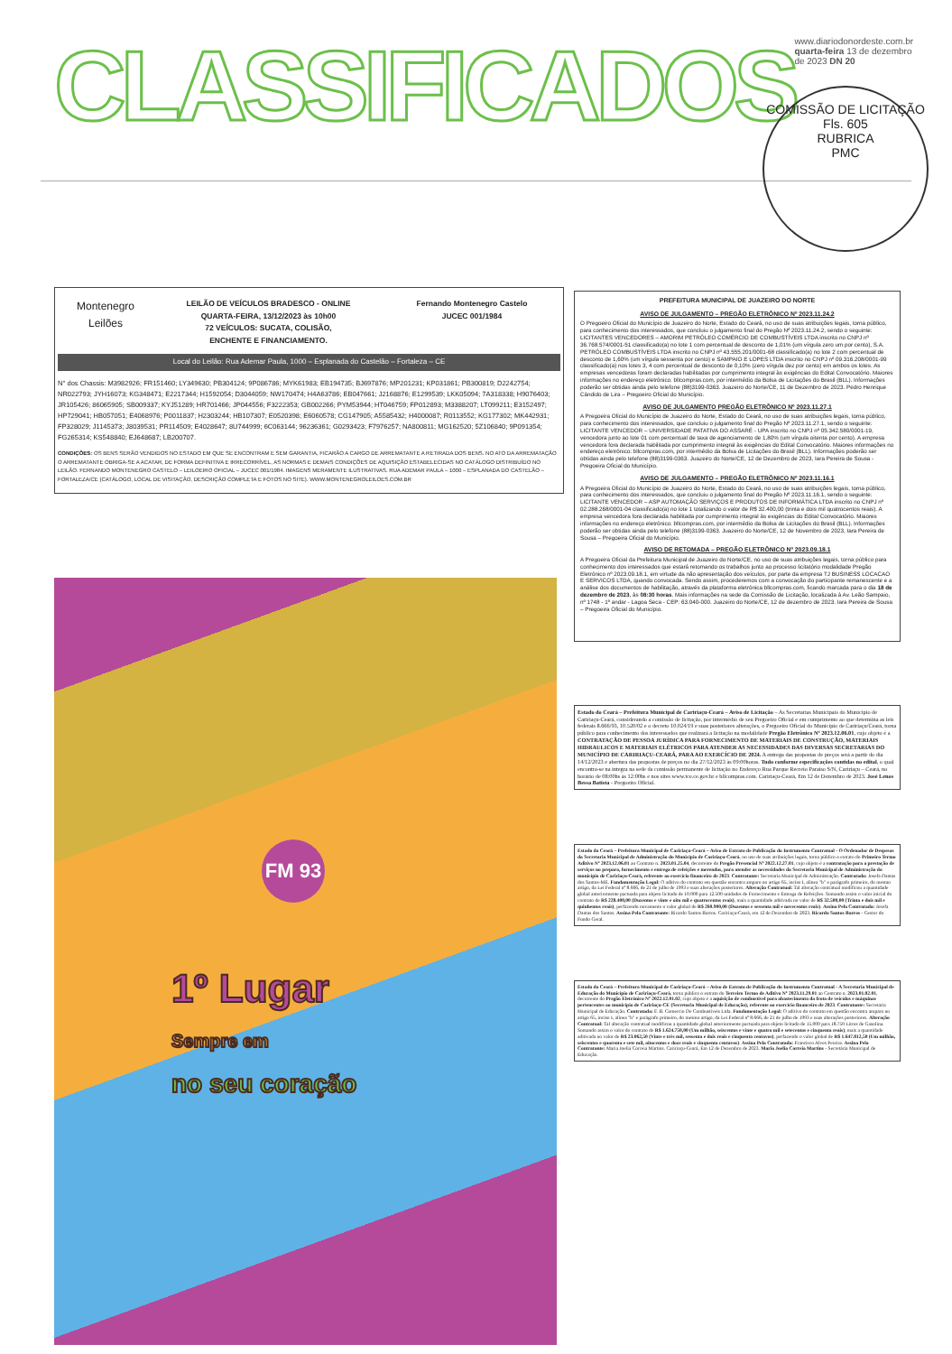CLASSIFICADOS
www.diariodonordeste.com.br quarta-feira 13 de dezembro de 2023 DN 20
COMISSÃO DE LICITAÇÃO
Fls. 605
RUBRICA
PMC
Montenegro
Leilões
LEILÃO DE VEÍCULOS BRADESCO - ONLINE
QUARTA-FEIRA, 13/12/2023 às 10h00
72 VEÍCULOS: SUCATA, COLISÃO,
ENCHENTE E FINANCIAMENTO.
Fernando Montenegro Castelo
JUCEC 001/1984
Local do Leilão: Rua Ademar Paula, 1000 – Esplanada do Castelão – Fortaleza – CE
N° dos Chassis: M3982926; FR151460; LY349630; PB304124; 9P086786; MYK61983; EB194735; BJ697876; MP201231; KP031861; PB300819; D2242754; NR022793; JYH16073; KG348471; E2217344; H1592054; D3044059; NW170474; H4A63786; EB047661; J2168876; E1299539; LKK05094; 7A318338; H9076403; JR105426; 86065905; SB009337; KYJ51289; HR701466; JP044556; F3222353; GB002266; PYM53944; HT046759; FP012893; M3388207; LT099211; E3152497; HP729041; HB057051; E4068976; P0011837; H2303244; HB107307; E0520398; E6060578; CG147905; A5585432; H4000087; R0113552; KG177302; MK442931; FP328029; J1145373; J8039531; PR114509; E4028647; 8U744999; 6C063144; 96236361; G0293423; F7976257; NA800811; MG162520; 5Z106840; 9P091354; FG265314; KS548840; EJ648687; LB200707.
CONDIÇÕES: OS BENS SERÃO VENDIDOS NO ESTADO EM QUE SE ENCONTRAM E SEM GARANTIA, FICARÃO A CARGO DE ARREMATANTE A RETIRADA DOS BENS. NO ATO DA ARREMATAÇÃO O ARREMATANTE OBRIGA-SE A ACATAR, DE FORMA DEFINITIVA E IRRECORRÍVEL, AS NORMAS E DEMAIS CONDIÇÕES DE AQUISIÇÃO ESTABELECIDAS NO CATÁLOGO DISTRIBUÍDO NO LEILÃO. FERNANDO MONTENEGRO CASTELO – LEILOEIRO OFICIAL – JUCEC 001/1984. IMAGENS MERAMENTE ILUSTRATIVAS. RUA ADEMAR PAULA – 1000 – ESPLANADA DO CASTELÃO – FORTALEZA/CE (CATÁLOGO, LOCAL DE VISITAÇÃO, DESCRIÇÃO COMPLETA E FOTOS NO SITE). WWW.MONTENEGROLEILOES.COM.BR
FM 93
1º Lugar
Sempre em
no seu coração
PREFEITURA MUNICIPAL DE JUAZEIRO DO NORTE
AVISO DE JULGAMENTO – PREGÃO ELETRÔNICO Nº 2023.11.24.2
O Pregoeiro Oficial do Município de Juazeiro do Norte, Estado do Ceará, no uso de suas atribuições legais, torna público, para conhecimento dos interessados, que concluiu o julgamento final do Pregão Nº 2023.11.24.2, sendo o seguinte: LICITANTES VENCEDORES – AMORIM PETRÓLEO COMÉRCIO DE COMBUSTÍVEIS LTDA inscrito no CNPJ nº 36.768.574/0001-51 classificado(a) no lote 1 com percentual de desconto de 1,01% (um vírgula zero um por cento), S.A. PETRÓLEO COMBUSTÍVEIS LTDA inscrito no CNPJ nº 43.555.201/0001-68 classificado(a) no lote 2 com percentual de desconto de 1,60% (um vírgula sessenta por cento) e SAMPAIO E LOPES LTDA inscrito no CNPJ nº 09.316.208/0001-99 classificado(a) nos lotes 3, 4 com percentual de desconto de 0,10% (zero vírgula dez por cento) em ambos os lotes. As empresas vencedoras foram declaradas habilitadas por cumprimento integral às exigências do Edital Convocatório. Maiores informações no endereço eletrônico: bllcompras.com, por intermédio da Bolsa de Licitações do Brasil (BLL). Informações poderão ser obtidas ainda pelo telefone (88)3199-0363. Juazeiro do Norte/CE, 11 de Dezembro de 2023. Pedro Henrique Cândido de Lira – Pregoeiro Oficial do Município.
AVISO DE JULGAMENTO PREGÃO ELETRÔNICO Nº 2023.11.27.1
A Pregoeira Oficial do Município de Juazeiro do Norte, Estado do Ceará, no uso de suas atribuições legais, torna público, para conhecimento dos interessados, que concluiu o julgamento final do Pregão Nº 2023.11.27.1, sendo o seguinte: LICITANTE VENCEDOR – UNIVERSIDADE PATATIVA DO ASSARÉ - UPA inscrito no CNPJ nº 05.342.580/0001-19, vencedora junto ao lote 01 com percentual de taxa de agenciamento de 1,80% (um vírgula oitenta por cento). A empresa vencedora fora declarada habilitada por cumprimento integral às exigências do Edital Convocatório. Maiores informações no endereço eletrônico: bllcompras.com, por intermédio da Bolsa de Licitações do Brasil (BLL). Informações poderão ser obtidas ainda pelo telefone (88)3199-0363. Juazeiro do Norte/CE, 12 de Dezembro de 2023, Iara Pereira de Sousa - Pregoeira Oficial do Município.
AVISO DE JULGAMENTO – PREGÃO ELETRÔNICO Nº 2023.11.16.1
A Pregoeira Oficial do Município de Juazeiro do Norte, Estado do Ceará, no uso de suas atribuições legais, torna público, para conhecimento dos interessados, que concluiu o julgamento final do Pregão Nº 2023.11.16.1, sendo o seguinte: LICITANTE VENCEDOR – ASP AUTOMAÇÃO SERVIÇOS E PRODUTOS DE INFORMÁTICA LTDA inscrito no CNPJ nº 02.288.268/0001-04 classificado(a) no lote 1 totalizando o valor de R$ 32.400,00 (trinta e dois mil quatrocentos reais). A empresa vencedora fora declarada habilitada por cumprimento integral às exigências do Edital Convocatório. Maiores informações no endereço eletrônico: bllcompras.com, por intermédio da Bolsa de Licitações do Brasil (BLL). Informações poderão ser obtidas ainda pelo telefone (88)3199-0363. Juazeiro do Norte/CE, 12 de Novembro de 2023, Iara Pereira de Sousa – Pregoeira Oficial do Município.
AVISO DE RETOMADA – PREGÃO ELETRÔNICO Nº 2023.09.18.1
A Pregoeira Oficial da Prefeitura Municipal de Juazeiro do Norte/CE, no uso de suas atribuições legais, torna público para conhecimento dos interessados que estará retomando os trabalhos junto ao processo licitatório modalidade Pregão Eletrônico nº 2023.09.18.1, em virtude da não apresentação dos veículos, por parte da empresa TJ BUSINESS LOCACAO E SERVICOS LTDA, quando convocada. Sendo assim, procederemos com a convocação do participante remanescente e a análise dos documentos de habilitação, através da plataforma eletrônica bllcompras.com, ficando marcada para o dia 18 de dezembro de 2023, às 08:30 horas. Mais informações na sede da Comissão de Licitação, localizada à Av. Leão Sampaio, nº 1748 - 1º andar - Lagoa Seca - CEP: 63.040-000. Juazeiro do Norte/CE, 12 de dezembro de 2023. Iara Pereira de Sousa – Pregoeira Oficial do Município.
Estado do Ceará – Prefeitura Municipal de Caririaçu-Ceará – Aviso de Licitação – As Secretarias Municipais do Município de Caririaçu-Ceará, considerando a comissão de licitação, por intermédio de seu Pregoeiro Oficial e em cumprimento ao que determina as leis federais 8.666/93, 10.520/02 e o decreto 10.024/19 e suas posteriores alterações, o Pregoeiro Oficial do Município de Caririaçu/Ceará, torna público para conhecimento dos interessados que realizará a licitação na modalidade Pregão Eletrônico Nº 2023.12.06.01, cujo objeto é a CONTRATAÇÃO DE PESSOA JURÍDICA PARA FORNECIMENTO DE MATERIAIS DE CONSTRUÇÃO, MATERIAIS HIDRAULICOS E MATERIAIS ELÉTRICOS PARA ATENDER AS NECESSIDADES DAS DIVERSAS SECRETARIAS DO MUNICÍPIO DE CARIRIAÇU-CEARÁ, PARA AO EXERCÍCIO DE 2024. A entrega das propostas de preços será a partir do dia 14/12/2023 e abertura das propostas de preços no dia 27/12/2023 às 09:00horas. Tudo conforme especificações contidas no edital, o qual encontra-se na íntegra na sede da comissão permanente de licitação no Endereço Rua Parque Recreio Paraiso S/N, Caririaçu – Ceará, no horário de 08:00hs às 12:00hs e nos sites www.tce.ce.gov.br e bllcompras.com. Caririaçu-Ceará, Em 12 de Dezembro de 2023. José Lenos Bessa Batista - Pregoeiro Oficial.
Estado do Ceará – Prefeitura Municipal de Caririaçu-Ceará – Aviso de Extrato de Publicação do Instrumento Contratual - O Ordenador de Despesas da Secretaria Municipal de Administração do Município de Caririaçu-Ceará, no uso de suas atribuições legais, torna público o extrato do Primeiro Termo Aditivo Nº 2023.12.06.01 ao Contrato n. 2023.01.25.04, decorrente do Pregão Presencial Nº 2022.12.27.01, cujo objeto é a contratação para a prestação de serviços no preparo, fornecimento e entrega de refeições e merendas, para atender as necessidades da Secretaria Municipal de Administração do município de Caririaçu-Ceará, referente ao exercício financeiro de 2023. Contratante: Secretaria Municipal de Administração. Contratada: Josefa Dantas dos Santos-ME. Fundamentação Legal: O aditivo do contrato em questão encontra amparo no artigo 65, inciso I, alínea "b" e parágrafo primeiro, do mesmo artigo, da Lei Federal nº 8.666, de 21 de julho de 1993 e suas alterações posteriores. Alteração Contratual: Tal alteração contratual modificou a quantidade global anteriormente pactuada para objeto licitado de 10.000 para 12.500 unidades de Fornecimento e Entrega de Refeições. Somando assim o valor inicial do contrato de R$ 228.400,00 (Duzentos e vinte e oito mil e quatrocentos reais), mais a quantidade aditivada no valor de R$ 32.500,00 (Trinta e dois mil e quinhentos reais), perfazendo novamente o valor global de R$ 260.900,00 (Duzentos e sessenta mil e novecentos reais). Assina Pela Contratada: Josefa Dantas dos Santos. Assina Pela Contratante: Ricardo Santos Barros. Caririaçu-Ceará, em 12 de Dezembro de 2023. Ricardo Santos Barros - Gestor do Fundo Geral.
Estado do Ceará – Prefeitura Municipal de Caririaçu-Ceará – Aviso de Extrato de Publicação do Instrumento Contratual - A Secretaria Municipal de Educação do Município de Caririaçu-Ceará, torna público o extrato do Terceiro Termo de Aditivo Nº 2023.11.29.01 ao Contrato n. 2023.01.02.01, decorrente do Pregão Eletrônico Nº 2022.12.01.02, cujo objeto é a aquisição de combustível para abastecimento da frota de veículos e máquinas pertencentes ao município de Caririaçu-CE (Secretaria Municipal de Educação), referente ao exercício financeiro de 2023. Contratante: Secretaria Municipal de Educação. Contratada: F. B. Comercio De Combustíveis Ltda. Fundamentação Legal: O aditivo do contrato em questão encontra amparo no artigo 65, inciso I, alínea "b" e parágrafo primeiro, do mesmo artigo, da Lei Federal nº 8.666, de 21 de julho de 1993 e suas alterações posteriores. Alteração Contratual: Tal alteração contratual modificou a quantidade global anteriormente pactuada para objeto licitado de 15.000 para 18.750 Litros de Gasolina. Somando assim o valor do contrato de R$ 1.624.750,00 (Um milhão, seiscentos e vinte e quatro mil e setecentos e cinquenta reais), mais a quantidade aditivada no valor de R$ 23.062,50 (Vinte e três mil, sessenta e dois reais e cinquenta centavos), perfazendo o valor global de R$ 1.647.812,50 (Um milhão, seiscentos e quarenta e sete mil, oitocentos e doze reais e cinquenta centavos). Assina Pela Contratada: Francisco Alves Pereira. Assina Pela Contratante: Maria Joelia Correia Martins. Caririaçu-Ceará, Em 12 de Dezembro de 2023. Maria Joelia Correia Martins - Secretária Municipal de Educação.